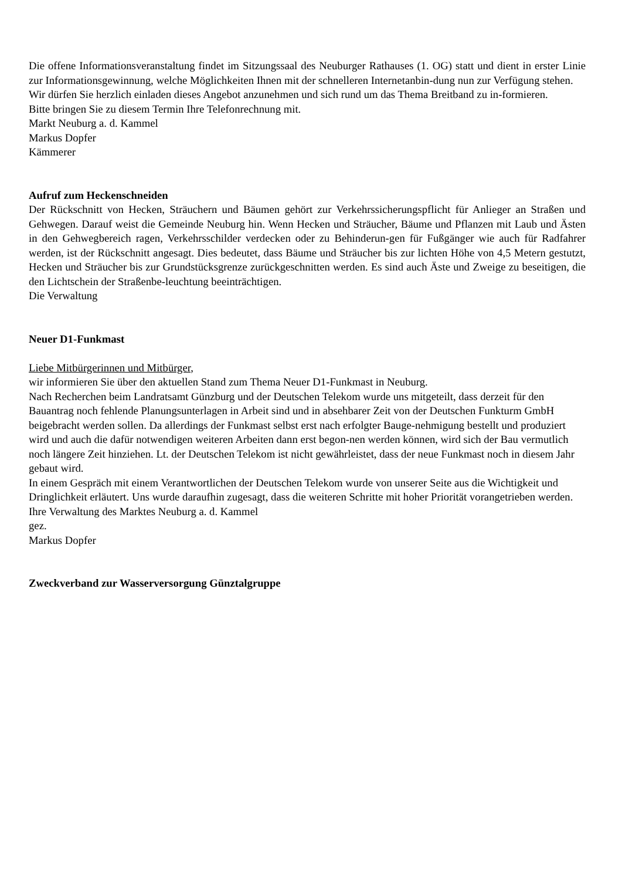Die offene Informationsveranstaltung findet im Sitzungssaal des Neuburger Rathauses (1. OG) statt und dient in erster Linie zur Informationsgewinnung, welche Möglichkeiten Ihnen mit der schnelleren Internetanbin-dung nun zur Verfügung stehen.
Wir dürfen Sie herzlich einladen dieses Angebot anzunehmen und sich rund um das Thema Breitband zu in-formieren.
Bitte bringen Sie zu diesem Termin Ihre Telefonrechnung mit.
Markt Neuburg a. d. Kammel
Markus Dopfer
Kämmerer
Aufruf zum Heckenschneiden
Der Rückschnitt von Hecken, Sträuchern und Bäumen gehört zur Verkehrssicherungspflicht für Anlieger an Straßen und Gehwegen. Darauf weist die Gemeinde Neuburg hin. Wenn Hecken und Sträucher, Bäume und Pflanzen mit Laub und Ästen in den Gehwegbereich ragen, Verkehrsschilder verdecken oder zu Behinderun-gen für Fußgänger wie auch für Radfahrer werden, ist der Rückschnitt angesagt. Dies bedeutet, dass Bäume und Sträucher bis zur lichten Höhe von 4,5 Metern gestutzt, Hecken und Sträucher bis zur Grundstücksgrenze zurückgeschnitten werden. Es sind auch Äste und Zweige zu beseitigen, die den Lichtschein der Straßenbe-leuchtung beeinträchtigen.
Die Verwaltung
Neuer D1-Funkmast
Liebe Mitbürgerinnen und Mitbürger,
wir informieren Sie über den aktuellen Stand zum Thema Neuer D1-Funkmast in Neuburg.
Nach Recherchen beim Landratsamt Günzburg und der Deutschen Telekom wurde uns mitgeteilt, dass derzeit für den Bauantrag noch fehlende Planungsunterlagen in Arbeit sind und in absehbarer Zeit von der Deutschen Funkturm GmbH beigebracht werden sollen. Da allerdings der Funkmast selbst erst nach erfolgter Bauge-nehmigung bestellt und produziert wird und auch die dafür notwendigen weiteren Arbeiten dann erst begon-nen werden können, wird sich der Bau vermutlich noch längere Zeit hinziehen. Lt. der Deutschen Telekom ist nicht gewährleistet, dass der neue Funkmast noch in diesem Jahr gebaut wird.
In einem Gespräch mit einem Verantwortlichen der Deutschen Telekom wurde von unserer Seite aus die Wichtigkeit und Dringlichkeit erläutert. Uns wurde daraufhin zugesagt, dass die weiteren Schritte mit hoher Priorität vorangetrieben werden.
Ihre Verwaltung des Marktes Neuburg a. d. Kammel
gez.
Markus Dopfer
Zweckverband zur Wasserversorgung Günztalgruppe